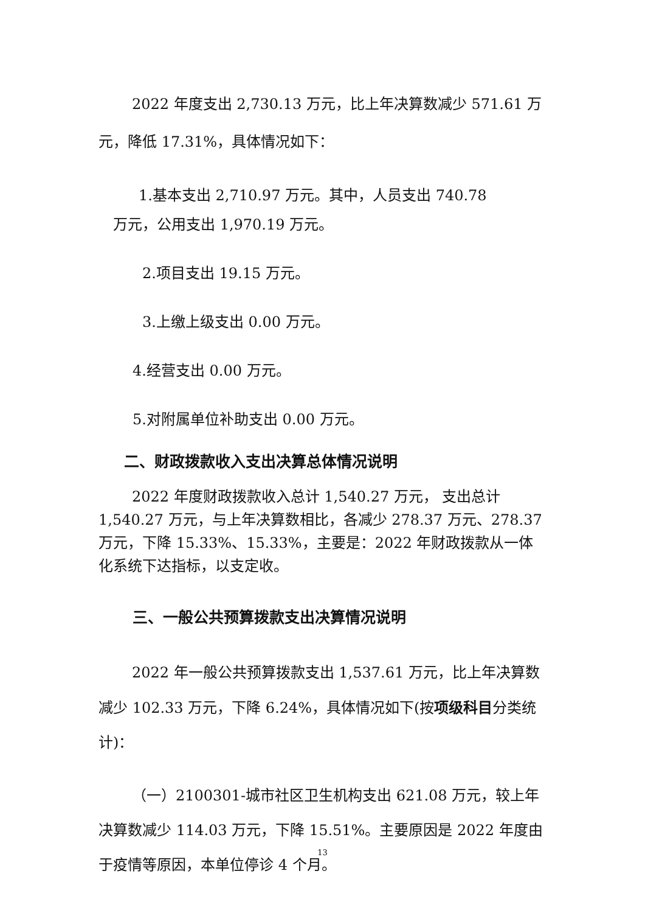2022 年度支出 2,730.13 万元，比上年决算数减少 571.61 万元，降低 17.31%，具体情况如下：
1.基本支出 2,710.97 万元。其中，人员支出 740.78
万元，公用支出 1,970.19 万元。
2.项目支出 19.15 万元。
3.上缴上级支出 0.00 万元。
4.经营支出 0.00 万元。
5.对附属单位补助支出 0.00 万元。
二、财政拨款收入支出决算总体情况说明
2022 年度财政拨款收入总计 1,540.27 万元， 支出总计 1,540.27 万元，与上年决算数相比，各减少 278.37 万元、278.37 万元，下降 15.33%、15.33%，主要是：2022 年财政拨款从一体化系统下达指标，以支定收。
三、一般公共预算拨款支出决算情况说明
2022 年一般公共预算拨款支出 1,537.61 万元，比上年决算数减少 102.33 万元，下降 6.24%，具体情况如下(按项级科目分类统计)：
（一）2100301-城市社区卫生机构支出 621.08 万元，较上年决算数减少 114.03 万元，下降 15.51%。主要原因是 2022 年度由于疫情等原因，本单位停诊 4 个月。
13